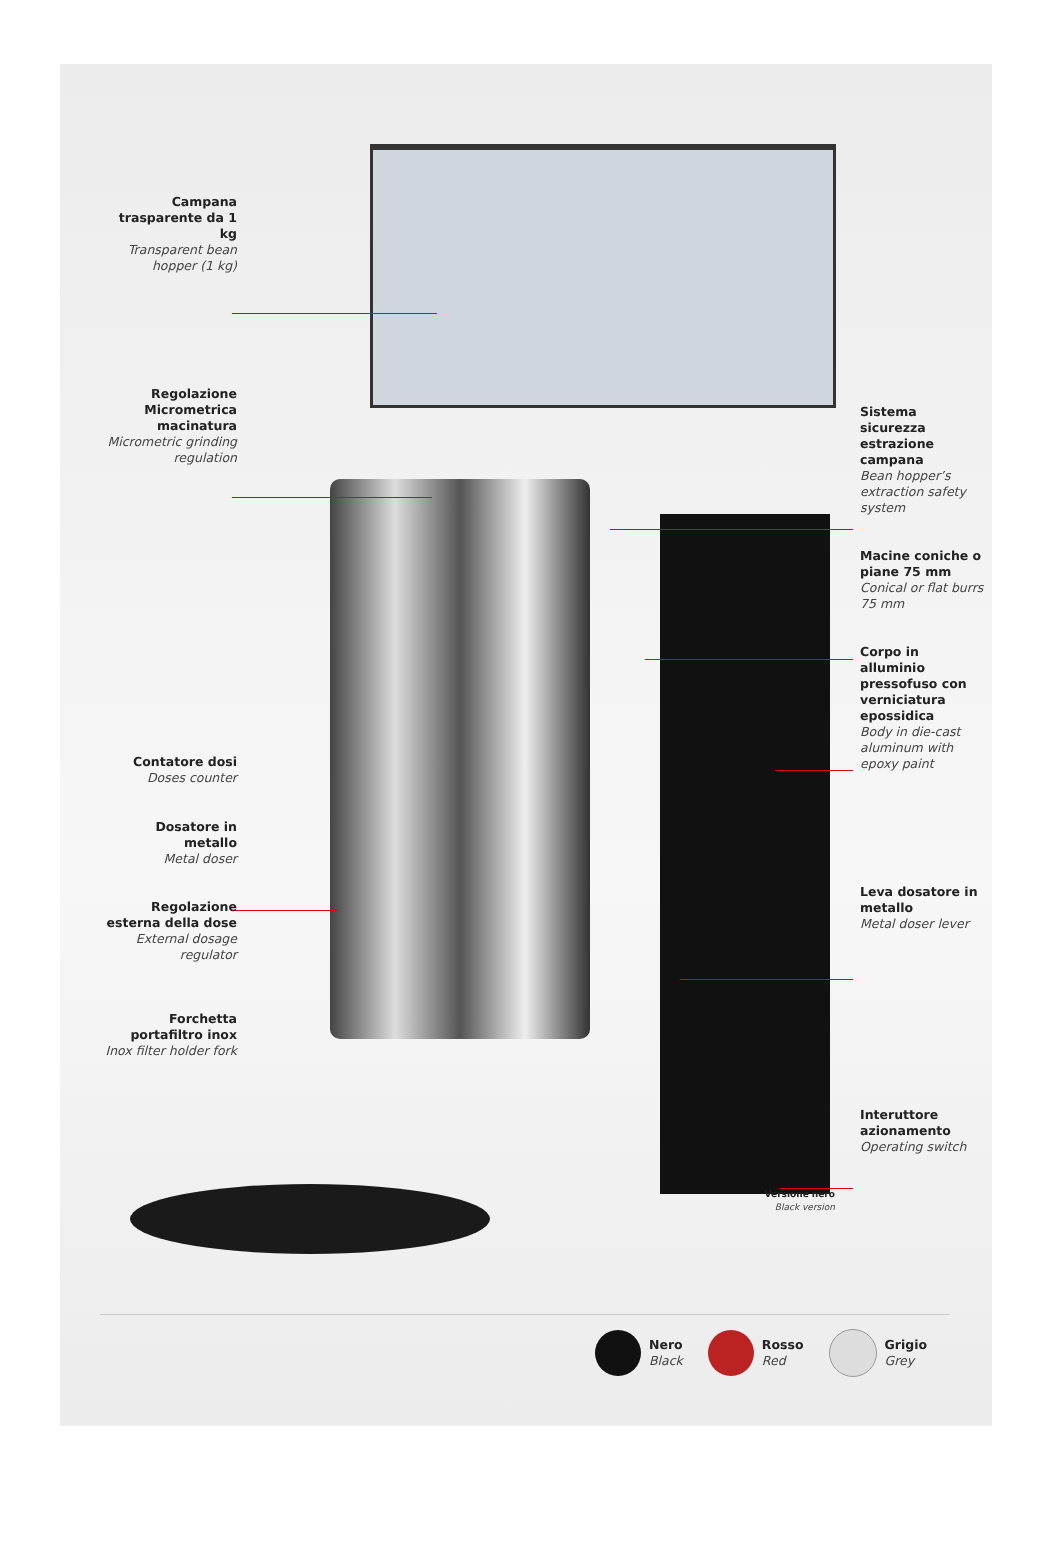Campana trasparente da 1 kg
Transparent bean hopper (1 kg)
Regolazione Micrometrica macinatura
Micrometric grinding regulation
Contatore dosi
Doses counter
Dosatore in metallo
Metal doser
Regolazione esterna della dose
External dosage regulator
Forchetta portafiltro inox
Inox filter holder fork
Sistema sicurezza estrazione campana
Bean hopper’s extraction safety system
Macine coniche o piane 75 mm
Conical or flat burrs 75 mm
Corpo in alluminio pressofuso con verniciatura epossidica
Body in die-cast aluminum with epoxy paint
Leva dosatore in metallo
Metal doser lever
Interuttore azionamento
Operating switch
Versione nero
Black version
Nero
Black
Rosso
Red
Grigio
Grey